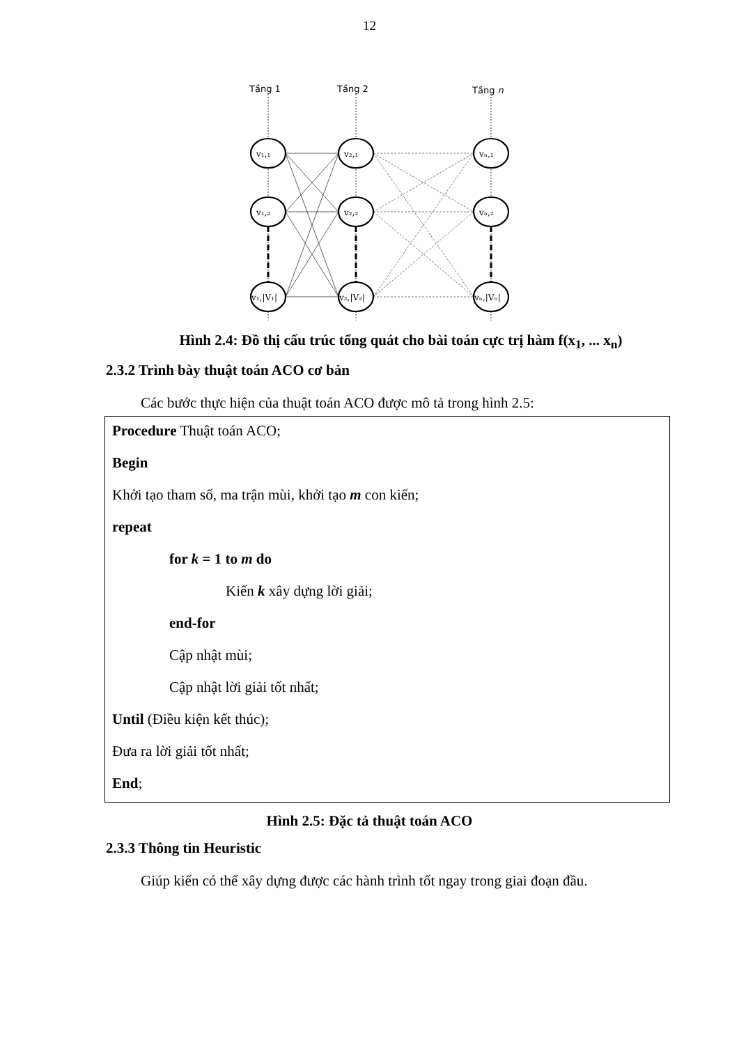12
Tầng 1
Tầng 2
Tầng n
v₁,₁
v₁,₂
v₁,|V₁|
v₂,₁
v₂,₂
v₂,|V₂|
vₙ,₁
vₙ,₂
vₙ,|Vₙ|
Hình 2.4: Đồ thị cấu trúc tổng quát cho bài toán cực trị hàm f(x<sub>1</sub>, ... x<sub>n</sub>)
2.3.2 Trình bày thuật toán ACO cơ bản
Các bước thực hiện của thuật toán ACO được mô tả trong hình 2.5:
Procedure Thuật toán ACO;
Begin
Khởi tạo tham số, ma trận mùi, khởi tạo m con kiến;
repeat
for k = 1 to m do
Kiến k xây dựng lời giải;
end-for
Cập nhật mùi;
Cập nhật lời giải tốt nhất;
Until (Điều kiện kết thúc);
Đưa ra lời giải tốt nhất;
End;
Hình 2.5: Đặc tả thuật toán ACO
2.3.3 Thông tin Heuristic
Giúp kiến có thể xây dựng được các hành trình tốt ngay trong giai đoạn đầu.